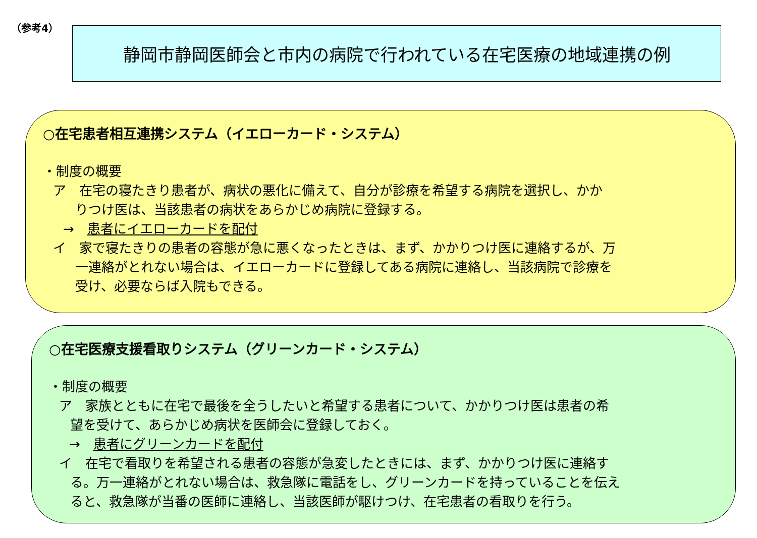（参考4） 静岡市静岡医師会と市内の病院で行われている在宅医療の地域連携の例
○在宅患者相互連携システム（イエローカード・システム）
・制度の概要
ア　在宅の寝たきり患者が、病状の悪化に備えて、自分が診療を希望する病院を選択し、かか
りつけ医は、当該患者の病状をあらかじめ病院に登録する。
→　患者にイエローカードを配付
イ　家で寝たきりの患者の容態が急に悪くなったときは、まず、かかりつけ医に連絡するが、万
一連絡がとれない場合は、イエローカードに登録してある病院に連絡し、当該病院で診療を
受け、必要ならば入院もできる。
○在宅医療支援看取りシステム（グリーンカード・システム）
・制度の概要
ア　家族とともに在宅で最後を全うしたいと希望する患者について、かかりつけ医は患者の希
望を受けて、あらかじめ病状を医師会に登録しておく。
→　患者にグリーンカードを配付
イ　在宅で看取りを希望される患者の容態が急変したときには、まず、かかりつけ医に連絡す
る。万一連絡がとれない場合は、救急隊に電話をし、グリーンカードを持っていることを伝え
ると、救急隊が当番の医師に連絡し、当該医師が駆けつけ、在宅患者の看取りを行う。